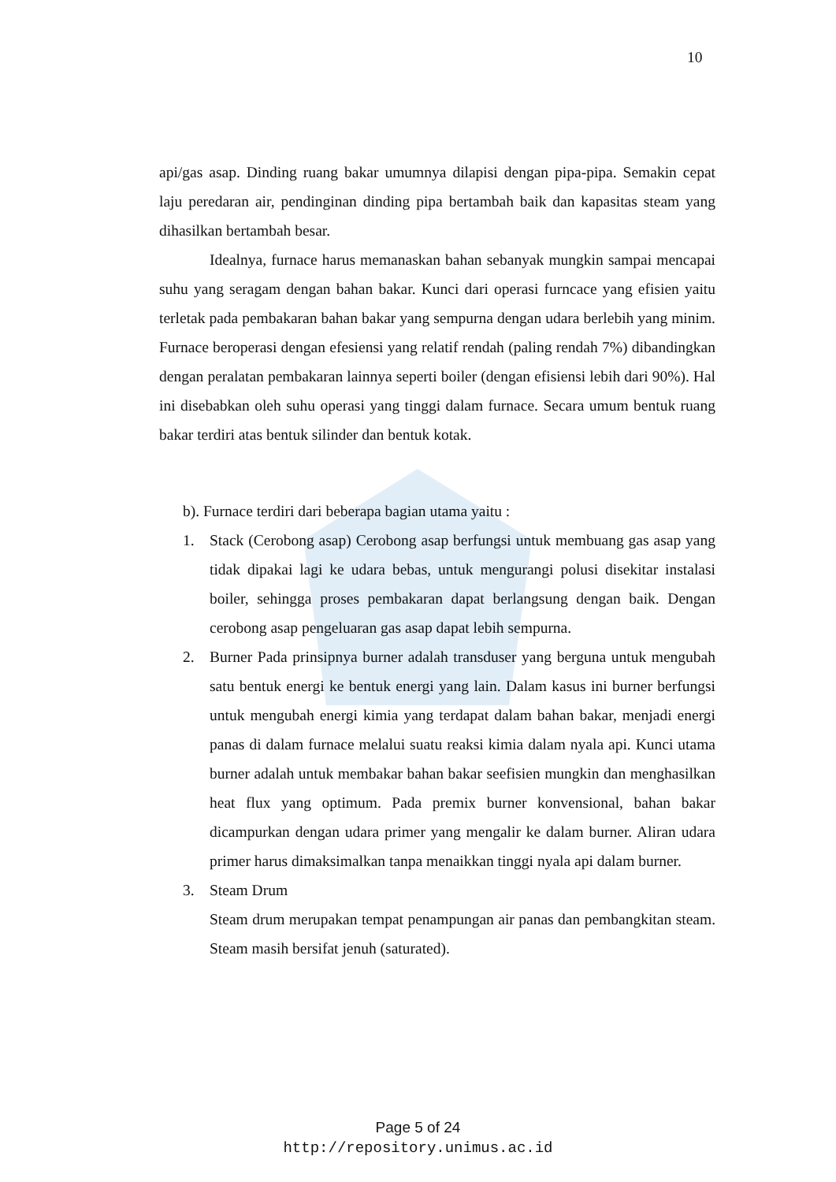10
api/gas asap. Dinding ruang bakar umumnya dilapisi dengan pipa-pipa. Semakin cepat laju peredaran air, pendinginan dinding pipa bertambah baik dan kapasitas steam yang dihasilkan bertambah besar.
Idealnya, furnace harus memanaskan bahan sebanyak mungkin sampai mencapai suhu yang seragam dengan bahan bakar. Kunci dari operasi furncace yang efisien yaitu terletak pada pembakaran bahan bakar yang sempurna dengan udara berlebih yang minim. Furnace beroperasi dengan efesiensi yang relatif rendah (paling rendah 7%) dibandingkan dengan peralatan pembakaran lainnya seperti boiler (dengan efisiensi lebih dari 90%). Hal ini disebabkan oleh suhu operasi yang tinggi dalam furnace. Secara umum bentuk ruang bakar terdiri atas bentuk silinder dan bentuk kotak.
b). Furnace terdiri dari beberapa bagian utama yaitu :
1. Stack (Cerobong asap) Cerobong asap berfungsi untuk membuang gas asap yang tidak dipakai lagi ke udara bebas, untuk mengurangi polusi disekitar instalasi boiler, sehingga proses pembakaran dapat berlangsung dengan baik. Dengan cerobong asap pengeluaran gas asap dapat lebih sempurna.
2. Burner Pada prinsipnya burner adalah transduser yang berguna untuk mengubah satu bentuk energi ke bentuk energi yang lain. Dalam kasus ini burner berfungsi untuk mengubah energi kimia yang terdapat dalam bahan bakar, menjadi energi panas di dalam furnace melalui suatu reaksi kimia dalam nyala api. Kunci utama burner adalah untuk membakar bahan bakar seefisien mungkin dan menghasilkan heat flux yang optimum. Pada premix burner konvensional, bahan bakar dicampurkan dengan udara primer yang mengalir ke dalam burner. Aliran udara primer harus dimaksimalkan tanpa menaikkan tinggi nyala api dalam burner.
3. Steam Drum
Steam drum merupakan tempat penampungan air panas dan pembangkitan steam. Steam masih bersifat jenuh (saturated).
Page 5 of 24
http://repository.unimus.ac.id